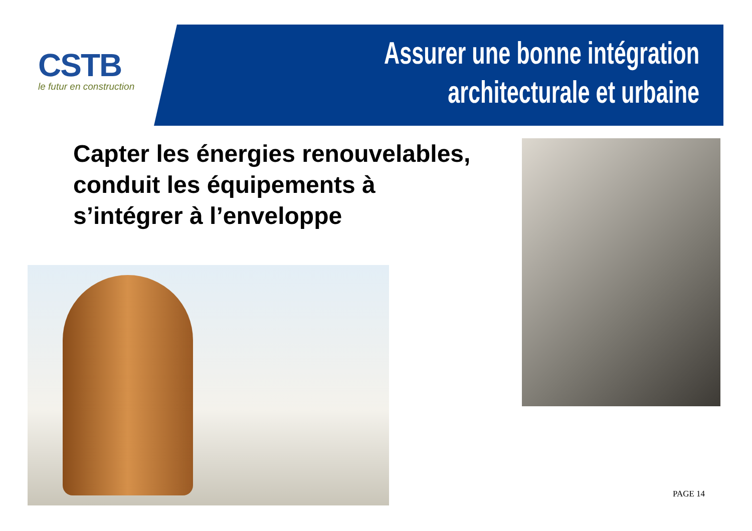CSTB
le futur en construction
Assurer une bonne intégration
architecturale et urbaine
Capter les énergies renouvelables,
conduit les équipements à
s’intégrer à l’enveloppe
PAGE 14